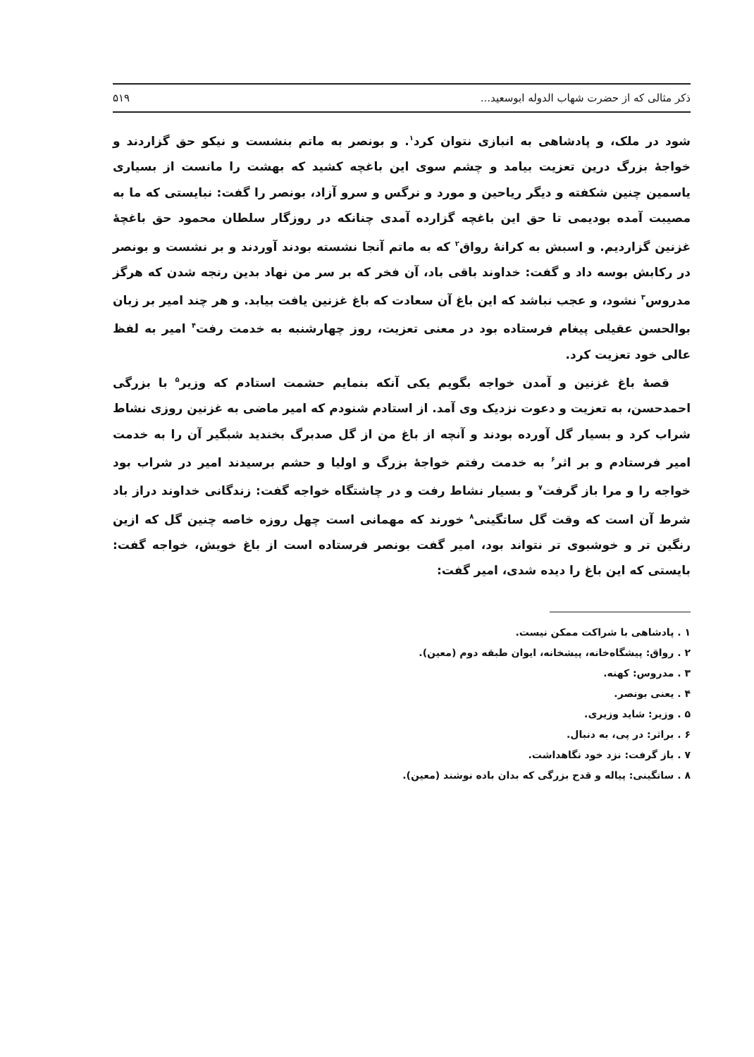ذکر مثالی که از حضرت شهاب الدوله ابوسعید... ۵۱۹
شود در ملک، و پادشاهی به انبازی نتوان کرد<sup>۱</sup>. و بونصر به ماتم بنشست و نیکو حق گزاردند و خواجهٔ بزرگ درین تعزیت بیامد و چشم سوی این باغچه کشید که بهشت را مانست از بسیاری یاسمین چنین شکفته و دیگر ریاحین و مورد و نرگس و سرو آزاد، بونصر را گفت: نبایستی که ما به مصیبت آمده بودیمی تا حق این باغچه گزارده آمدی چنانکه در روزگار سلطان محمود حق باغچهٔ غزنین گزاردیم. و اسبش به کرانهٔ رواق<sup>۲</sup> که به ماتم آنجا نشسته بودند آوردند و بر نشست و بونصر در رکابش بوسه داد و گفت: خداوند باقی باد، آن فخر که بر سر من نهاد بدین رنجه شدن که هرگز مدروس<sup>۳</sup> نشود، و عجب نباشد که این باغ آن سعادت که باغ غزنین یافت بیابد. و هر چند امیر بر زبان بوالحسن عقیلی پیغام فرستاده بود در معنی تعزیت، روز چهارشنبه به خدمت رفت<sup>۴</sup> امیر به لفظ عالی خود تعزیت کرد.
قصهٔ باغ غزنین و آمدن خواجه بگویم یکی آنکه بنمایم حشمت استادم که وزیر<sup>۵</sup> با بزرگی احمدحسن، به تعزیت و دعوت نزدیک وی آمد. از استادم شنودم که امیر ماضی به غزنین روزی نشاط شراب کرد و بسیار گل آورده بودند و آنچه از باغ من از گل صدبرگ بخندید شبگیر آن را به خدمت امیر فرستادم و بر اثر<sup>۶</sup> به خدمت رفتم خواجهٔ بزرگ و اولیا و حشم برسیدند امیر در شراب بود خواجه را و مرا باز گرفت<sup>۷</sup> و بسیار نشاط رفت و در چاشتگاه خواجه گفت: زندگانی خداوند دراز باد شرط آن است که وقت گل ساتگینی<sup>۸</sup> خورند که مهمانی است چهل روزه خاصه چنین گل که ازین رنگین تر و خوشبوی تر نتواند بود، امیر گفت بونصر فرستاده است از باغ خویش، خواجه گفت: بایستی که این باغ را دیده شدی، امیر گفت:
۱ . پادشاهی با شراکت ممکن نیست.
۲ . رواق: پیشگاه‌خانه، پیشخانه، ایوان طبقه دوم (معین).
۳ . مدروس: کهنه.
۴ . یعنی بونصر.
۵ . وزیر: شاید وزیری.
۶ . براثر: در پی، به دنبال.
۷ . باز گرفت: نزد خود نگاهداشت.
۸ . ساتگینی: پیاله و قدح بزرگی که بدان باده نوشند (معین).